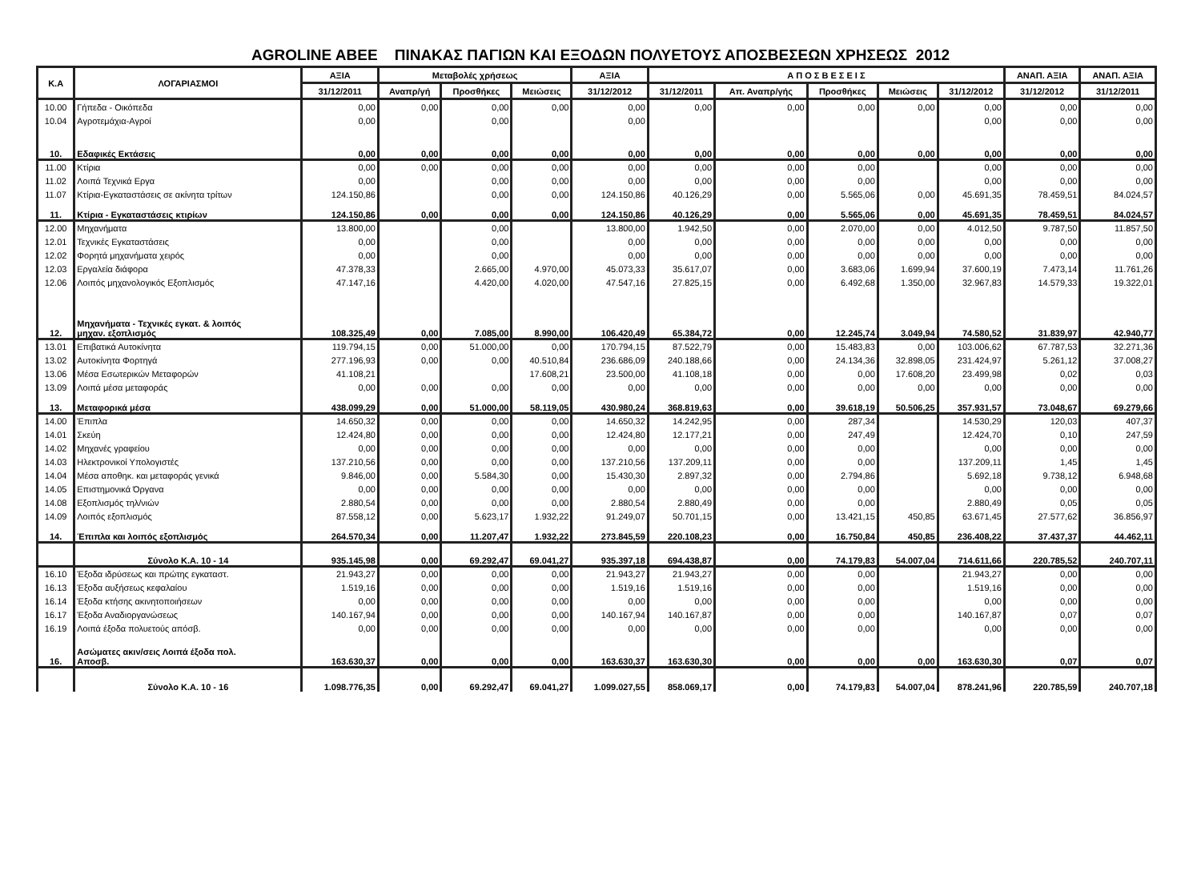AGROLINE ABEE ΠΙΝΑΚΑΣ ΠΑΓΙΩΝ ΚΑΙ ΕΞΟΔΩΝ ΠΟΛΥΕΤΟΥΣ ΑΠΟΣΒΕΣΕΩΝ ΧΡΗΣΕΩΣ 2012
| Κ.Α | ΛΟΓΑΡΙΑΣΜΟΙ | ΑΞΙΑ | Μεταβολές χρήσεως | | | ΑΞΙΑ | Α Π Ο Σ Β Ε Σ Ε Ι Σ | | | | | ΑΝΑΠ. ΑΞΙΑ | ΑΝΑΠ. ΑΞΙΑ |
| --- | --- | --- | --- | --- | --- | --- | --- | --- | --- | --- | --- | --- | --- |
| | | 31/12/2011 | Αναπρ/γή | Προσθήκες | Μειώσεις | 31/12/2012 | 31/12/2011 | Απ. Αναπρ/γής | Προσθήκες | Μειώσεις | 31/12/2012 | 31/12/2012 | 31/12/2011 |
| 10.00 | Γήπεδα - Οικόπεδα | 0,00 | 0,00 | 0,00 | 0,00 | 0,00 | 0,00 | 0,00 | 0,00 | 0,00 | 0,00 | 0,00 | 0,00 |
| 10.04 | Αγροτεμάχια-Αγροί | 0,00 | | 0,00 | | 0,00 | | | | | 0,00 | 0,00 | 0,00 |
| 10. | Εδαφικές Εκτάσεις | 0,00 | 0,00 | 0,00 | 0,00 | 0,00 | 0,00 | 0,00 | 0,00 | 0,00 | 0,00 | 0,00 | 0,00 |
| 11.00 | Κτίρια | 0,00 | 0,00 | 0,00 | 0,00 | 0,00 | 0,00 | 0,00 | 0,00 | | 0,00 | 0,00 | 0,00 |
| 11.02 | Λοιπά Τεχνικά Εργα | 0,00 | | 0,00 | 0,00 | 0,00 | 0,00 | 0,00 | 0,00 | | 0,00 | 0,00 | 0,00 |
| 11.07 | Κτίρια-Εγκαταστάσεις σε ακίνητα τρίτων | 124.150,86 | | 0,00 | 0,00 | 124.150,86 | 40.126,29 | 0,00 | 5.565,06 | 0,00 | 45.691,35 | 78.459,51 | 84.024,57 |
| 11. | Κτίρια - Εγκαταστάσεις κτιρίων | 124.150,86 | 0,00 | 0,00 | 0,00 | 124.150,86 | 40.126,29 | 0,00 | 5.565,06 | 0,00 | 45.691,35 | 78.459,51 | 84.024,57 |
| 12.00 | Μηχανήματα | 13.800,00 | | 0,00 | | 13.800,00 | 1.942,50 | 0,00 | 2.070,00 | 0,00 | 4.012,50 | 9.787,50 | 11.857,50 |
| 12.01 | Τεχνικές Εγκαταστάσεις | 0,00 | | 0,00 | | 0,00 | 0,00 | 0,00 | 0,00 | 0,00 | 0,00 | 0,00 | 0,00 |
| 12.02 | Φορητά μηχανήματα χειρός | 0,00 | | 0,00 | | 0,00 | 0,00 | 0,00 | 0,00 | 0,00 | 0,00 | 0,00 | 0,00 |
| 12.03 | Εργαλεία διάφορα | 47.378,33 | | 2.665,00 | 4.970,00 | 45.073,33 | 35.617,07 | 0,00 | 3.683,06 | 1.699,94 | 37.600,19 | 7.473,14 | 11.761,26 |
| 12.06 | Λοιπός μηχανολογικός Εξοπλισμός | 47.147,16 | | 4.420,00 | 4.020,00 | 47.547,16 | 27.825,15 | 0,00 | 6.492,68 | 1.350,00 | 32.967,83 | 14.579,33 | 19.322,01 |
| 12. | Μηχανήματα - Τεχνικές εγκατ. & λοιπός μηχαν. εξοπλισμός | 108.325,49 | 0,00 | 7.085,00 | 8.990,00 | 106.420,49 | 65.384,72 | 0,00 | 12.245,74 | 3.049,94 | 74.580,52 | 31.839,97 | 42.940,77 |
| 13.01 | Επιβατικά Αυτοκίνητα | 119.794,15 | 0,00 | 51.000,00 | 0,00 | 170.794,15 | 87.522,79 | 0,00 | 15.483,83 | 0,00 | 103.006,62 | 67.787,53 | 32.271,36 |
| 13.02 | Αυτοκίνητα Φορτηγά | 277.196,93 | 0,00 | 0,00 | 40.510,84 | 236.686,09 | 240.188,66 | 0,00 | 24.134,36 | 32.898,05 | 231.424,97 | 5.261,12 | 37.008,27 |
| 13.06 | Μέσα Εσωτερικών Μεταφορών | 41.108,21 | | | 17.608,21 | 23.500,00 | 41.108,18 | 0,00 | 0,00 | 17.608,20 | 23.499,98 | 0,02 | 0,03 |
| 13.09 | Λοιπά μέσα μεταφοράς | 0,00 | 0,00 | 0,00 | 0,00 | 0,00 | 0,00 | 0,00 | 0,00 | 0,00 | 0,00 | 0,00 | 0,00 |
| 13. | Μεταφορικά μέσα | 438.099,29 | 0,00 | 51.000,00 | 58.119,05 | 430.980,24 | 368.819,63 | 0,00 | 39.618,19 | 50.506,25 | 357.931,57 | 73.048,67 | 69.279,66 |
| 14.00 | Έπιπλα | 14.650,32 | 0,00 | 0,00 | 0,00 | 14.650,32 | 14.242,95 | 0,00 | 287,34 | | 14.530,29 | 120,03 | 407,37 |
| 14.01 | Σκεύη | 12.424,80 | 0,00 | 0,00 | 0,00 | 12.424,80 | 12.177,21 | 0,00 | 247,49 | | 12.424,70 | 0,10 | 247,59 |
| 14.02 | Μηχανές γραφείου | 0,00 | 0,00 | 0,00 | 0,00 | 0,00 | 0,00 | 0,00 | 0,00 | | 0,00 | 0,00 | 0,00 |
| 14.03 | Ηλεκτρονικοί Υπολογιστές | 137.210,56 | 0,00 | 0,00 | 0,00 | 137.210,56 | 137.209,11 | 0,00 | 0,00 | | 137.209,11 | 1,45 | 1,45 |
| 14.04 | Μέσα αποθηκ. και μεταφοράς γενικά | 9.846,00 | 0,00 | 5.584,30 | 0,00 | 15.430,30 | 2.897,32 | 0,00 | 2.794,86 | | 5.692,18 | 9.738,12 | 6.948,68 |
| 14.05 | Επιστημονικά Όργανα | 0,00 | 0,00 | 0,00 | 0,00 | 0,00 | 0,00 | 0,00 | 0,00 | | 0,00 | 0,00 | 0,00 |
| 14.08 | Εξοπλισμός τηλ/νιών | 2.880,54 | 0,00 | 0,00 | 0,00 | 2.880,54 | 2.880,49 | 0,00 | 0,00 | | 2.880,49 | 0,05 | 0,05 |
| 14.09 | Λοιπός εξοπλισμός | 87.558,12 | 0,00 | 5.623,17 | 1.932,22 | 91.249,07 | 50.701,15 | 0,00 | 13.421,15 | 450,85 | 63.671,45 | 27.577,62 | 36.856,97 |
| 14. | Έπιπλα και λοιπός εξοπλισμός | 264.570,34 | 0,00 | 11.207,47 | 1.932,22 | 273.845,59 | 220.108,23 | 0,00 | 16.750,84 | 450,85 | 236.408,22 | 37.437,37 | 44.462,11 |
| | Σύνολο Κ.Α. 10 - 14 | 935.145,98 | 0,00 | 69.292,47 | 69.041,27 | 935.397,18 | 694.438,87 | 0,00 | 74.179,83 | 54.007,04 | 714.611,66 | 220.785,52 | 240.707,11 |
| 16.10 | Έξοδα ιδρύσεως και πρώτης εγκαταστ. | 21.943,27 | 0,00 | 0,00 | 0,00 | 21.943,27 | 21.943,27 | 0,00 | 0,00 | | 21.943,27 | 0,00 | 0,00 |
| 16.13 | Έξοδα αυξήσεως κεφαλαίου | 1.519,16 | 0,00 | 0,00 | 0,00 | 1.519,16 | 1.519,16 | 0,00 | 0,00 | | 1.519,16 | 0,00 | 0,00 |
| 16.14 | Έξοδα κτήσης ακινητοποιήσεων | 0,00 | 0,00 | 0,00 | 0,00 | 0,00 | 0,00 | 0,00 | 0,00 | | 0,00 | 0,00 | 0,00 |
| 16.17 | Έξοδα Αναδιοργανώσεως | 140.167,94 | 0,00 | 0,00 | 0,00 | 140.167,94 | 140.167,87 | 0,00 | 0,00 | | 140.167,87 | 0,07 | 0,07 |
| 16.19 | Λοιπά έξοδα πολυετούς απόσβ. | 0,00 | 0,00 | 0,00 | 0,00 | 0,00 | 0,00 | 0,00 | 0,00 | | 0,00 | 0,00 | 0,00 |
| 16. | Ασώματες ακιν/σεις Λοιπά έξοδα πολ. Αποσβ. | 163.630,37 | 0,00 | 0,00 | 0,00 | 163.630,37 | 163.630,30 | 0,00 | 0,00 | 0,00 | 163.630,30 | 0,07 | 0,07 |
| | Σύνολο Κ.Α. 10 - 16 | 1.098.776,35 | 0,00 | 69.292,47 | 69.041,27 | 1.099.027,55 | 858.069,17 | 0,00 | 74.179,83 | 54.007,04 | 878.241,96 | 220.785,59 | 240.707,18 |